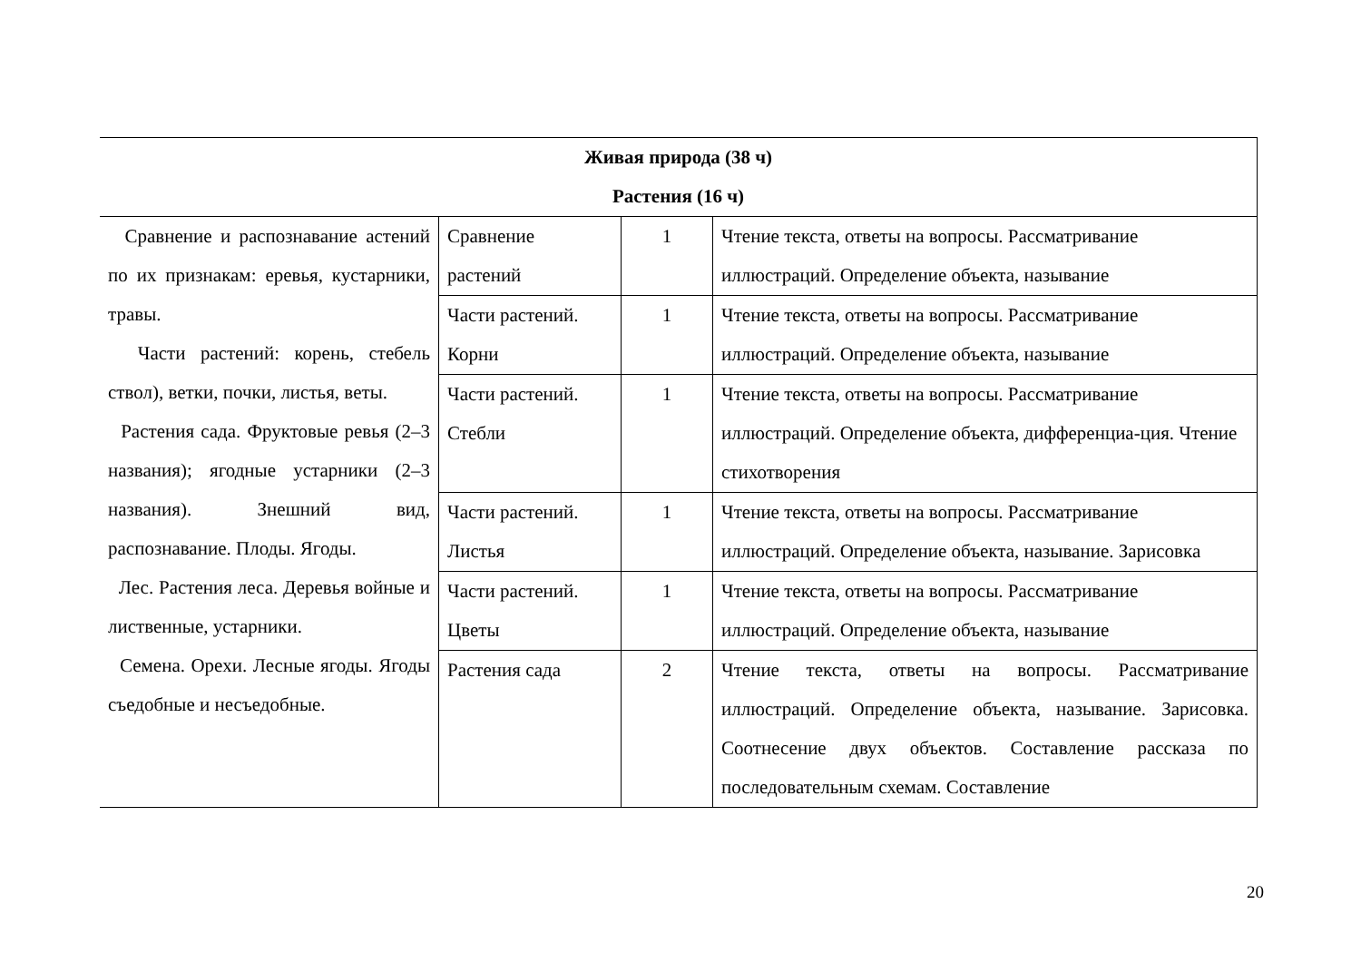| Живая природа (38 ч) Растения (16 ч) | | | |
| Сравнение и распознавание астений по их признакам: еревья, кустарники, травы. Части растений: корень, стебель ствол), ветки, почки, листья, веты. Растения сада. Фруктовые ревья (2–3 названия); ягодные устарники (2–3 названия). Знешний вид, распознавание. Плоды. Ягоды. Лес. Растения леса. Деревья войные и лиственные, устарники. Семена. Орехи. Лесные ягоды. Ягоды съедобные и несъедобные. | Сравнение растений | 1 | Чтение текста, ответы на вопросы. Рассматривание иллюстраций. Определение объекта, называние |
| | Части растений. Корни | 1 | Чтение текста, ответы на вопросы. Рассматривание иллюстраций. Определение объекта, называние |
| | Части растений. Стебли | 1 | Чтение текста, ответы на вопросы. Рассматривание иллюстраций. Определение объекта, дифференциа-ция. Чтение стихотворения |
| | Части растений. Листья | 1 | Чтение текста, ответы на вопросы. Рассматривание иллюстраций. Определение объекта, называние. Зарисовка |
| | Части растений. Цветы | 1 | Чтение текста, ответы на вопросы. Рассматривание иллюстраций. Определение объекта, называние |
| | Растения сада | 2 | Чтение текста, ответы на вопросы. Рассматривание иллюстраций. Определение объекта, называние. Зарисовка. Соотнесение двух объектов. Составление рассказа по последовательным схемам. Составление |
20